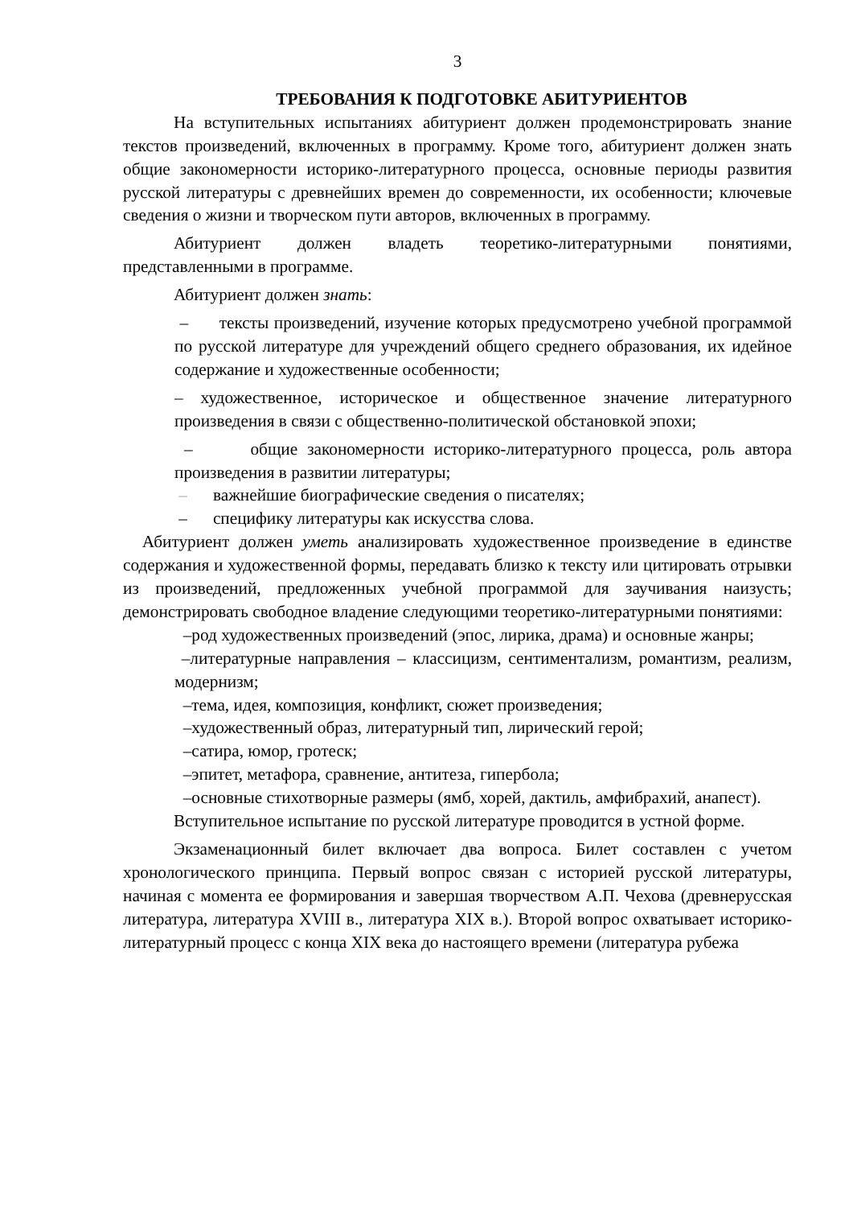3
ТРЕБОВАНИЯ К ПОДГОТОВКЕ АБИТУРИЕНТОВ
На вступительных испытаниях абитуриент должен продемонстрировать знание текстов произведений, включенных в программу. Кроме того, абитуриент должен знать общие закономерности историко-литературного процесса, основные периоды развития русской литературы с древнейших времен до современности, их особенности; ключевые сведения о жизни и творческом пути авторов, включенных в программу.
Абитуриент должен владеть теоретико-литературными понятиями, представленными в программе.
Абитуриент должен знать:
– тексты произведений, изучение которых предусмотрено учебной программой по русской литературе для учреждений общего среднего образования, их идейное содержание и художественные особенности;
– художественное, историческое и общественное значение литературного произведения в связи с общественно-политической обстановкой эпохи;
– общие закономерности историко-литературного процесса, роль автора произведения в развитии литературы;
– важнейшие биографические сведения о писателях;
– специфику литературы как искусства слова.
Абитуриент должен уметь анализировать художественное произведение в единстве содержания и художественной формы, передавать близко к тексту или цитировать отрывки из произведений, предложенных учебной программой для заучивания наизусть; демонстрировать свободное владение следующими теоретико-литературными понятиями:
–род художественных произведений (эпос, лирика, драма) и основные жанры;
–литературные направления – классицизм, сентиментализм, романтизм, реализм, модернизм;
–тема, идея, композиция, конфликт, сюжет произведения;
–художественный образ, литературный тип, лирический герой;
–сатира, юмор, гротеск;
–эпитет, метафора, сравнение, антитеза, гипербола;
–основные стихотворные размеры (ямб, хорей, дактиль, амфибрахий, анапест).
Вступительное испытание по русской литературе проводится в устной форме.
Экзаменационный билет включает два вопроса. Билет составлен с учетом хронологического принципа. Первый вопрос связан с историей русской литературы, начиная с момента ее формирования и завершая творчеством А.П. Чехова (древнерусская литература, литература XVIII в., литература XIX в.). Второй вопрос охватывает историко-литературный процесс с конца XIX века до настоящего времени (литература рубежа